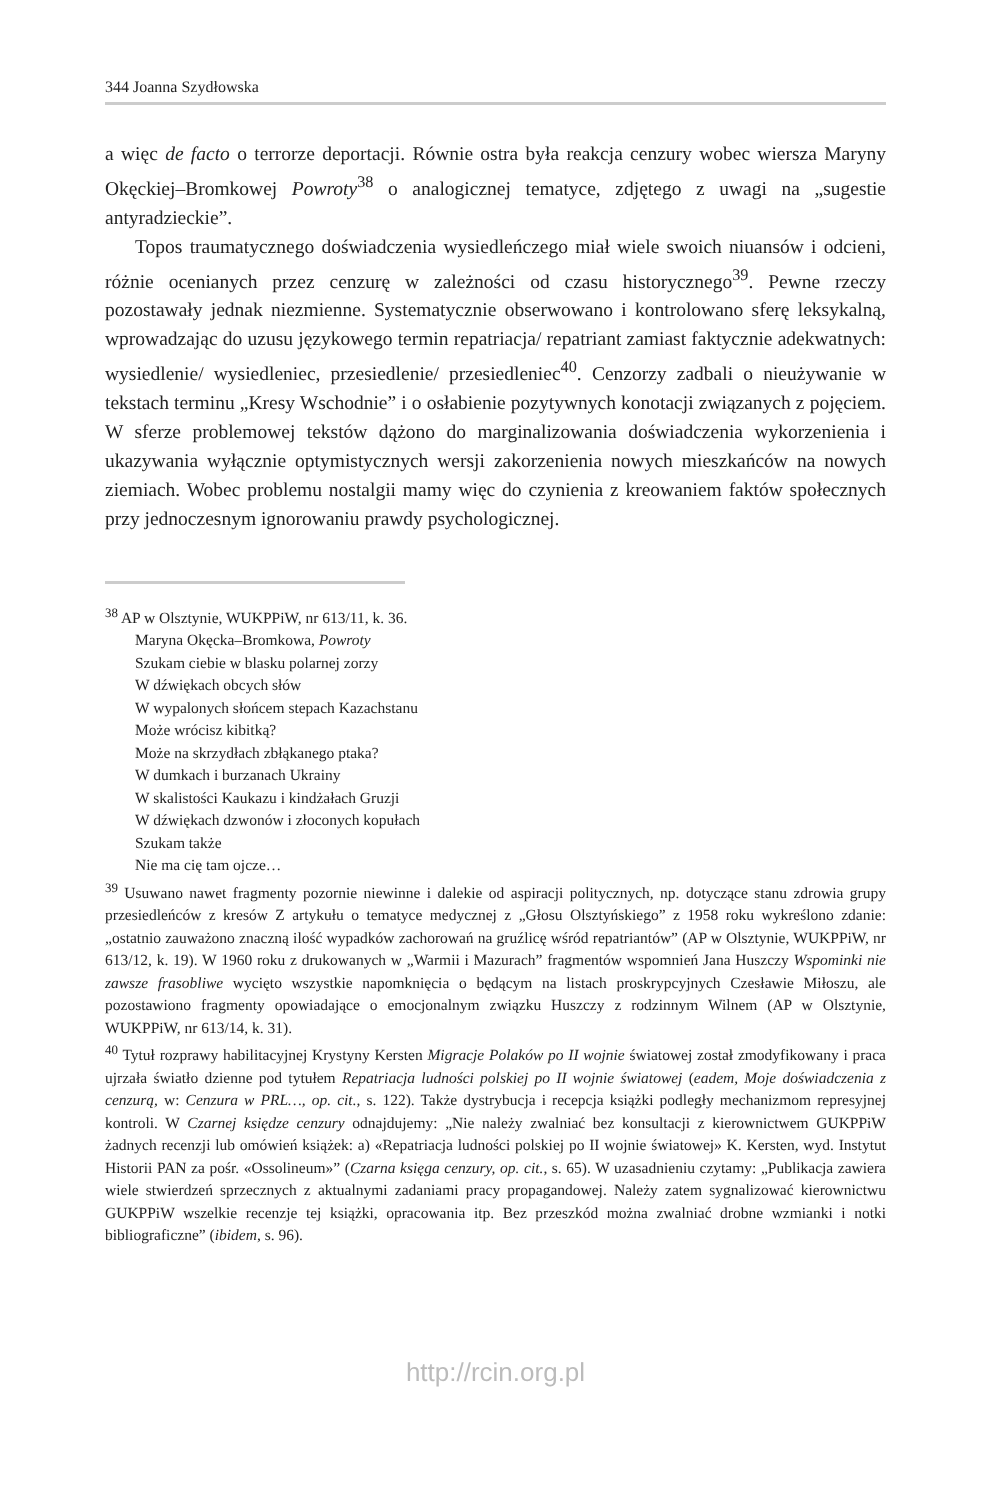344 Joanna Szydłowska
a więc de facto o terrorze deportacji. Równie ostra była reakcja cenzury wobec wiersza Maryny Okęckiej–Bromkowej Powroty<sup>38</sup> o analogicznej tematyce, zdjętego z uwagi na „sugestie antyradzieckie”.
Topos traumatycznego doświadczenia wysiedleńczego miał wiele swoich niuansów i odcieni, różnie ocenianych przez cenzurę w zależności od czasu historycznego<sup>39</sup>. Pewne rzeczy pozostawały jednak niezmienne. Systematycznie obserwowano i kontrolowano sferę leksykalną, wprowadzając do uzusu językowego termin repatriacja/ repatriant zamiast faktycznie adekwatnych: wysiedlenie/ wysiedleniec, przesiedlenie/ przesiedleniec<sup>40</sup>. Cenzorzy zadbali o nieużywanie w tekstach terminu „Kresy Wschodnie” i o osłabienie pozytywnych konotacji związanych z pojęciem. W sferze problemowej tekstów dążono do marginalizowania doświadczenia wykorzenienia i ukazywania wyłącznie optymistycznych wersji zakorzenienia nowych mieszkańców na nowych ziemiach. Wobec problemu nostalgii mamy więc do czynienia z kreowaniem faktów społecznych przy jednoczesnym ignorowaniu prawdy psychologicznej.
<sup>38</sup> AP w Olsztynie, WUKPPiW, nr 613/11, k. 36.
Maryna Okęcka–Bromkowa, Powroty
Szukam ciebie w blasku polarnej zorzy
W dźwiękach obcych słów
W wypalonych słońcem stepach Kazachstanu
Może wrócisz kibitką?
Może na skrzydłach zbłąkanego ptaka?
W dumkach i burzanach Ukrainy
W skalistości Kaukazu i kindżałach Gruzji
W dźwiękach dzwonów i złoconych kopułach
Szukam także
Nie ma cię tam ojcze…
<sup>39</sup> Usuwano nawet fragmenty pozornie niewinne i dalekie od aspiracji politycznych, np. dotyczące stanu zdrowia grupy przesiedleńców z kresów Z artykułu o tematyce medycznej z „Głosu Olsztyńskiego” z 1958 roku wykreślono zdanie: „ostatnio zauważono znaczną ilość wypadków zachorowań na gruźlicę wśród repatriantów” (AP w Olsztynie, WUKPPiW, nr 613/12, k. 19). W 1960 roku z drukowanych w „Warmii i Mazurach” fragmentów wspomnień Jana Huszczy Wspominki nie zawsze frasobliwe wycięto wszystkie napomknięcia o będącym na listach proskrypcyjnych Czesławie Miłoszu, ale pozostawiono fragmenty opowiadające o emocjonalnym związku Huszczy z rodzinnym Wilnem (AP w Olsztynie, WUKPPiW, nr 613/14, k. 31).
<sup>40</sup> Tytuł rozprawy habilitacyjnej Krystyny Kersten Migracje Polaków po II wojnie światowej został zmodyfikowany i praca ujrzała światło dzienne pod tytułem Repatriacja ludności polskiej po II wojnie światowej (eadem, Moje doświadczenia z cenzurą, w: Cenzura w PRL…, op. cit., s. 122). Także dystrybucja i recepcja książki podległy mechanizmom represyjnej kontroli. W Czarnej księdze cenzury odnajdujemy: „Nie należy zwalniać bez konsultacji z kierownictwem GUKPPiW żadnych recenzji lub omówień książek: a) «Repatriacja ludności polskiej po II wojnie światowej» K. Kersten, wyd. Instytut Historii PAN za pośr. «Ossolineum»” (Czarna księga cenzury, op. cit., s. 65). W uzasadnieniu czytamy: „Publikacja zawiera wiele stwierdzeń sprzecznych z aktualnymi zadaniami pracy propagandowej. Należy zatem sygnalizować kierownictwu GUKPPiW wszelkie recenzje tej książki, opracowania itp. Bez przeszkód można zwalniać drobne wzmianki i notki bibliograficzne” (ibidem, s. 96).
http://rcin.org.pl